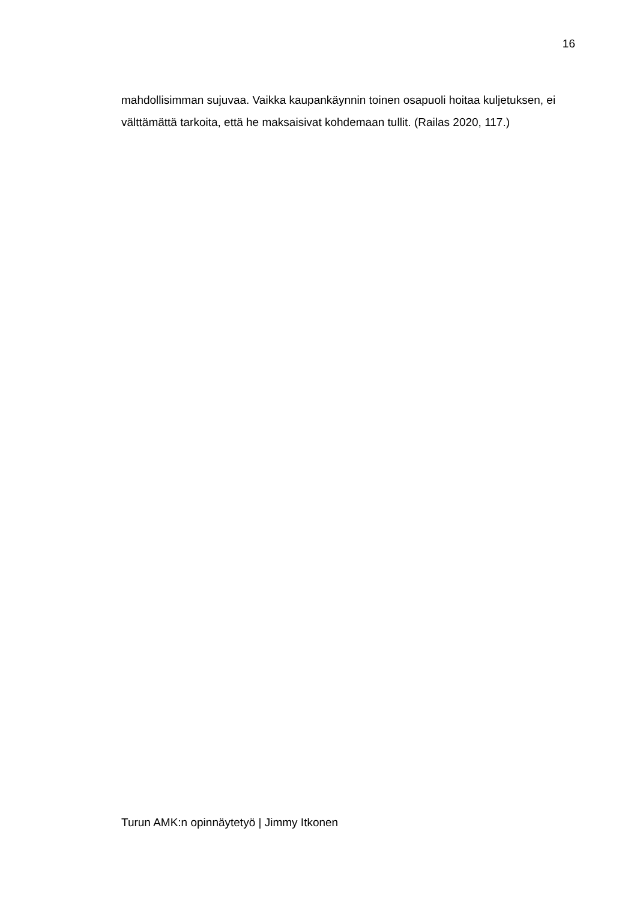16
mahdollisimman sujuvaa. Vaikka kaupankäynnin toinen osapuoli hoitaa kuljetuksen, ei välttämättä tarkoita, että he maksaisivat kohdemaan tullit. (Railas 2020, 117.)
Turun AMK:n opinnäytetyö | Jimmy Itkonen